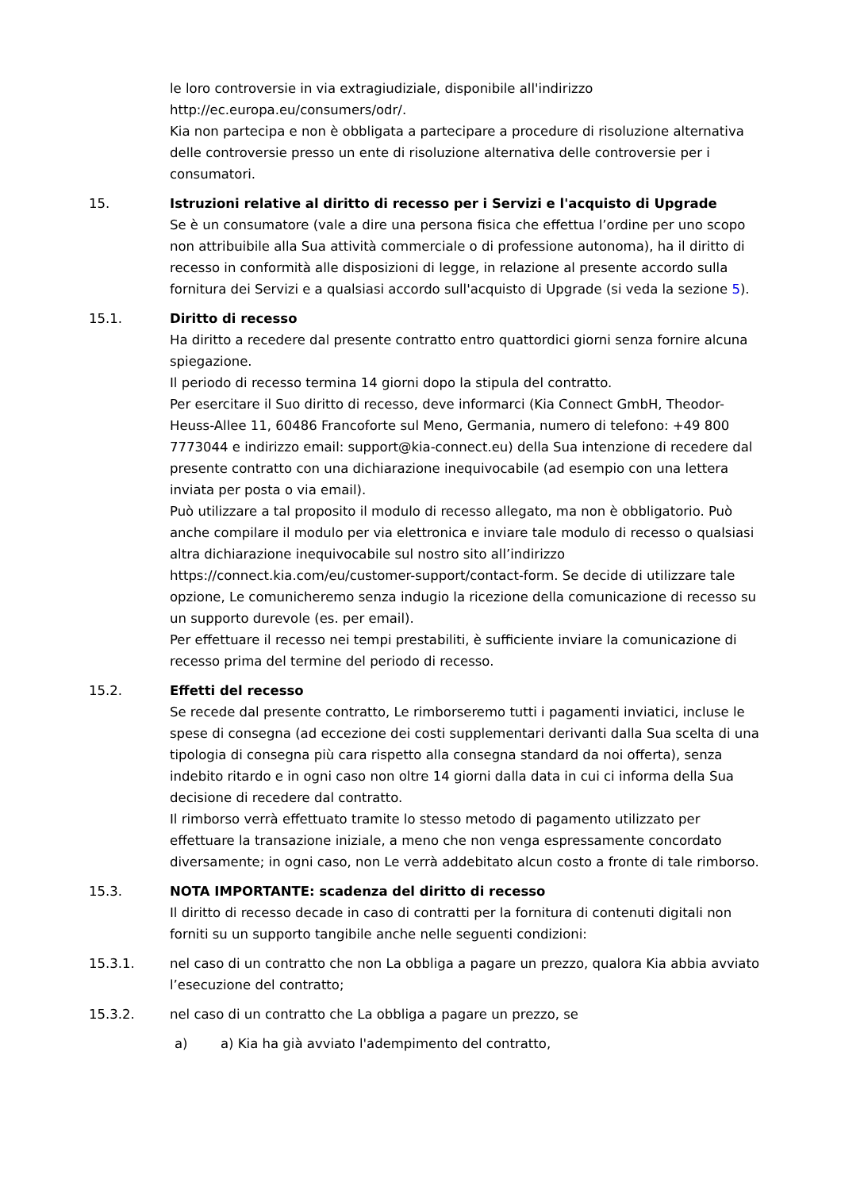le loro controversie in via extragiudiziale, disponibile all'indirizzo http://ec.europa.eu/consumers/odr/.
Kia non partecipa e non è obbligata a partecipare a procedure di risoluzione alternativa delle controversie presso un ente di risoluzione alternativa delle controversie per i consumatori.
15. Istruzioni relative al diritto di recesso per i Servizi e l'acquisto di Upgrade
Se è un consumatore (vale a dire una persona fisica che effettua l’ordine per uno scopo non attribuibile alla Sua attività commerciale o di professione autonoma), ha il diritto di recesso in conformità alle disposizioni di legge, in relazione al presente accordo sulla fornitura dei Servizi e a qualsiasi accordo sull'acquisto di Upgrade (si veda la sezione 5).
15.1. Diritto di recesso
Ha diritto a recedere dal presente contratto entro quattordici giorni senza fornire alcuna spiegazione.
Il periodo di recesso termina 14 giorni dopo la stipula del contratto.
Per esercitare il Suo diritto di recesso, deve informarci (Kia Connect GmbH, Theodor-Heuss-Allee 11, 60486 Francoforte sul Meno, Germania, numero di telefono: +49 800 7773044 e indirizzo email: support@kia-connect.eu) della Sua intenzione di recedere dal presente contratto con una dichiarazione inequivocabile (ad esempio con una lettera inviata per posta o via email).
Può utilizzare a tal proposito il modulo di recesso allegato, ma non è obbligatorio. Può anche compilare il modulo per via elettronica e inviare tale modulo di recesso o qualsiasi altra dichiarazione inequivocabile sul nostro sito all’indirizzo https://connect.kia.com/eu/customer-support/contact-form. Se decide di utilizzare tale opzione, Le comunicheremo senza indugio la ricezione della comunicazione di recesso su un supporto durevole (es. per email).
Per effettuare il recesso nei tempi prestabiliti, è sufficiente inviare la comunicazione di recesso prima del termine del periodo di recesso.
15.2. Effetti del recesso
Se recede dal presente contratto, Le rimborseremo tutti i pagamenti inviatici, incluse le spese di consegna (ad eccezione dei costi supplementari derivanti dalla Sua scelta di una tipologia di consegna più cara rispetto alla consegna standard da noi offerta), senza indebito ritardo e in ogni caso non oltre 14 giorni dalla data in cui ci informa della Sua decisione di recedere dal contratto.
Il rimborso verrà effettuato tramite lo stesso metodo di pagamento utilizzato per effettuare la transazione iniziale, a meno che non venga espressamente concordato diversamente; in ogni caso, non Le verrà addebitato alcun costo a fronte di tale rimborso.
15.3. NOTA IMPORTANTE: scadenza del diritto di recesso
Il diritto di recesso decade in caso di contratti per la fornitura di contenuti digitali non forniti su un supporto tangibile anche nelle seguenti condizioni:
15.3.1. nel caso di un contratto che non La obbliga a pagare un prezzo, qualora Kia abbia avviato l’esecuzione del contratto;
15.3.2. nel caso di un contratto che La obbliga a pagare un prezzo, se
a) a) Kia ha già avviato l'adempimento del contratto,